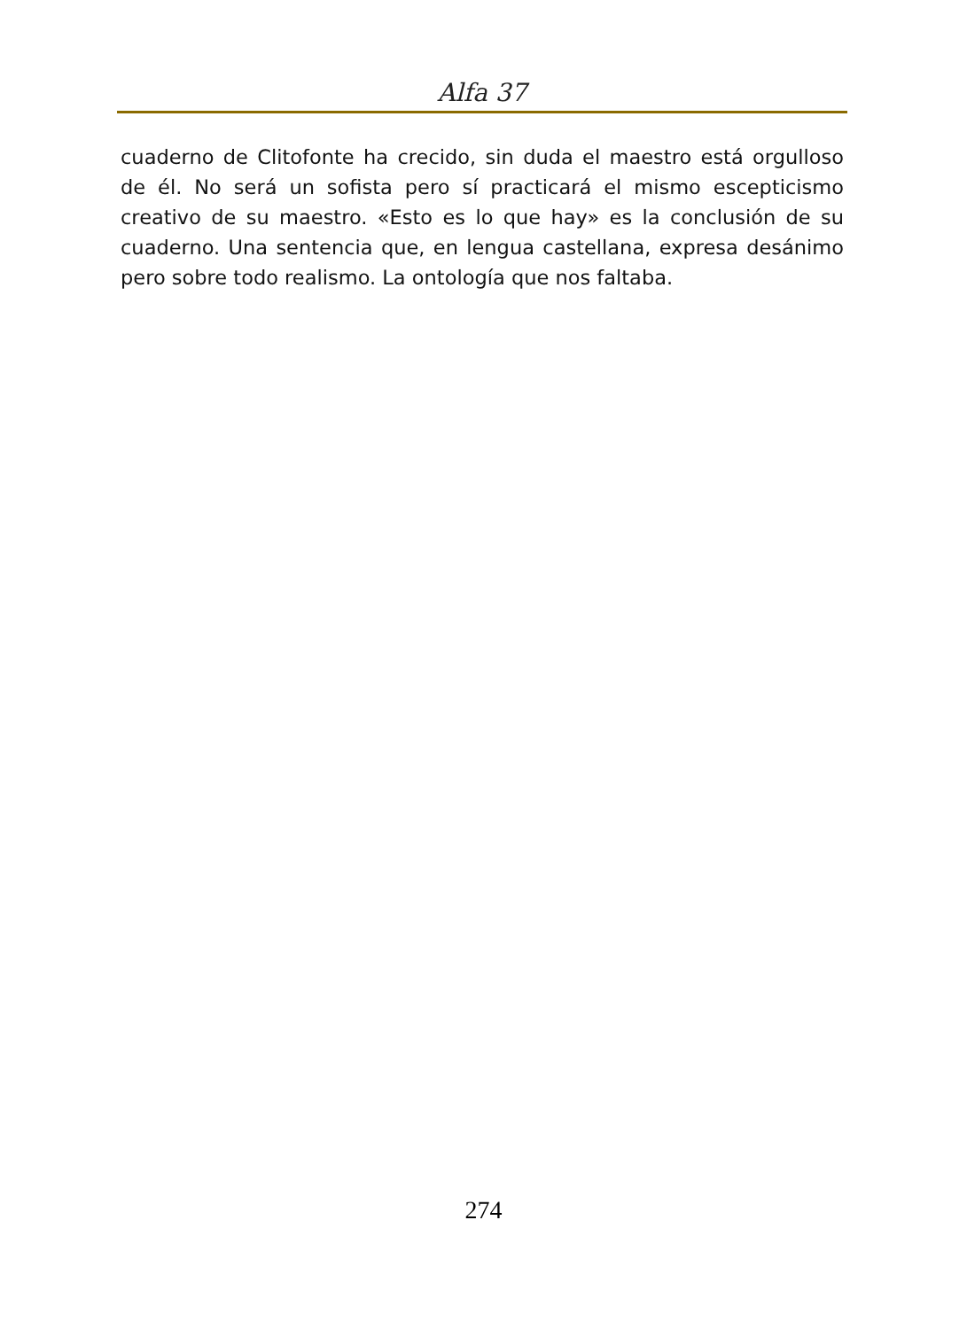Alfa 37
cuaderno de Clitofonte ha crecido, sin duda el maestro está orgulloso de él. No será un sofista pero sí practicará el mismo escepticismo creativo de su maestro. «Esto es lo que hay» es la conclusión de su cuaderno. Una sentencia que, en lengua castellana, expresa desánimo pero sobre todo realismo. La ontología que nos faltaba.
274